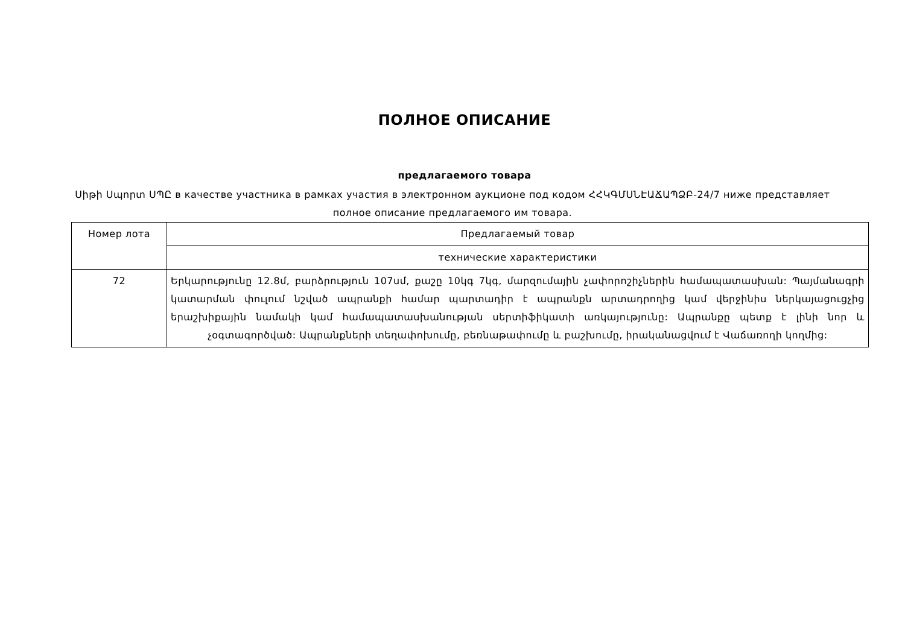ПОЛНОЕ ОПИСАНИЕ
предлагаемого товара
Սիթի Սպորտ ՍՊԸ в качестве участника в рамках участия в электронном аукционе под кодом ՀՀԿԳՄՍՆԷԱՃԱՊՁԲ-24/7 ниже представляет полное описание предлагаемого им товара.
| Номер лота | Предлагаемый товар |
| --- | --- |
| | технические характеристики |
| 72 | Երկարությունը 12.8մ, բարձրություն 107սմ, քաշը 10կգ 7կգ, մարզումային չափորոշիչներին համապատասխան: Պայմանագրի կատարման փուլում նշված ապրանքի համար պարտադիր է ապրանքն արտադրողից կամ վերջինիս ներկայացուցչից երաշխիքային նամակի կամ համապատասխանության սերտիֆիկատի առկայությունը: Ապրանքը պետք է լինի նոր և չօգտագործված: Ապրանքների տեղափոխումը, բեռնաթափումը և բաշխումը, իրականացվում է Վաճառողի կողմից: |